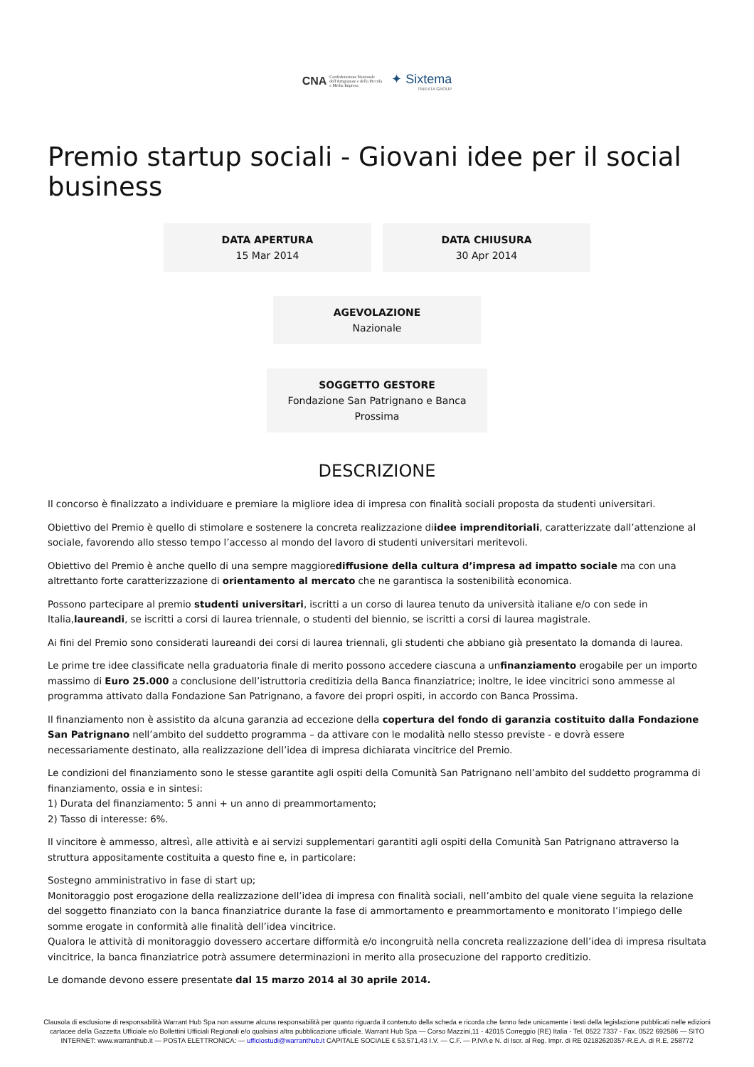CNA Confederazione Nazionale dell'Artigianato e della Piccola e Media Impresa ✦ Sixtema TINEXTA GROUP
Premio startup sociali - Giovani idee per il social business
DATA APERTURA
15 Mar 2014
DATA CHIUSURA
30 Apr 2014
AGEVOLAZIONE
Nazionale
SOGGETTO GESTORE
Fondazione San Patrignano e Banca Prossima
DESCRIZIONE
Il concorso è finalizzato a individuare e premiare la migliore idea di impresa con finalità sociali proposta da studenti universitari.
Obiettivo del Premio è quello di stimolare e sostenere la concreta realizzazione diidee imprenditoriali, caratterizzate dall’attenzione al sociale, favorendo allo stesso tempo l’accesso al mondo del lavoro di studenti universitari meritevoli.
Obiettivo del Premio è anche quello di una sempre maggiorediffusione della cultura d’impresa ad impatto sociale ma con una altrettanto forte caratterizzazione di orientamento al mercato che ne garantisca la sostenibilità economica.
Possono partecipare al premio studenti universitari, iscritti a un corso di laurea tenuto da università italiane e/o con sede in Italia,laureandi, se iscritti a corsi di laurea triennale, o studenti del biennio, se iscritti a corsi di laurea magistrale.
Ai fini del Premio sono considerati laureandi dei corsi di laurea triennali, gli studenti che abbiano già presentato la domanda di laurea.
Le prime tre idee classificate nella graduatoria finale di merito possono accedere ciascuna a unfinanziamento erogabile per un importo massimo di Euro 25.000 a conclusione dell’istruttoria creditizia della Banca finanziatrice; inoltre, le idee vincitrici sono ammesse al programma attivato dalla Fondazione San Patrignano, a favore dei propri ospiti, in accordo con Banca Prossima.
Il finanziamento non è assistito da alcuna garanzia ad eccezione della copertura del fondo di garanzia costituito dalla Fondazione San Patrignano nell’ambito del suddetto programma – da attivare con le modalità nello stesso previste - e dovrà essere necessariamente destinato, alla realizzazione dell’idea di impresa dichiarata vincitrice del Premio.
Le condizioni del finanziamento sono le stesse garantite agli ospiti della Comunità San Patrignano nell’ambito del suddetto programma di finanziamento, ossia e in sintesi:
1) Durata del finanziamento: 5 anni + un anno di preammortamento;
2) Tasso di interesse: 6%.
Il vincitore è ammesso, altresì, alle attività e ai servizi supplementari garantiti agli ospiti della Comunità San Patrignano attraverso la struttura appositamente costituita a questo fine e, in particolare:
Sostegno amministrativo in fase di start up;
Monitoraggio post erogazione della realizzazione dell’idea di impresa con finalità sociali, nell’ambito del quale viene seguita la relazione del soggetto finanziato con la banca finanziatrice durante la fase di ammortamento e preammortamento e monitorato l’impiego delle somme erogate in conformità alle finalità dell’idea vincitrice.
Qualora le attività di monitoraggio dovessero accertare difformità e/o incongruità nella concreta realizzazione dell’idea di impresa risultata vincitrice, la banca finanziatrice potrà assumere determinazioni in merito alla prosecuzione del rapporto creditizio.
Le domande devono essere presentate dal 15 marzo 2014 al 30 aprile 2014.
Clausola di esclusione di responsabilità Warrant Hub Spa non assume alcuna responsabilità per quanto riguarda il contenuto della scheda e ricorda che fanno fede unicamente i testi della legislazione pubblicati nelle edizioni cartacee della Gazzetta Ufficiale e/o Bollettini Ufficiali Regionali e/o qualsiasi altra pubblicazione ufficiale. Warrant Hub Spa — Corso Mazzini,11 - 42015 Correggio (RE) Italia - Tel. 0522 7337 - Fax. 0522 692586 — SITO INTERNET: www.warranthub.it — POSTA ELETTRONICA: — ufficiostudi@warranthub.it CAPITALE SOCIALE € 53.571,43 I.V. — C.F. — P.IVA e N. di Iscr. al Reg. Impr. di RE 02182620357-R.E.A. di R.E. 258772